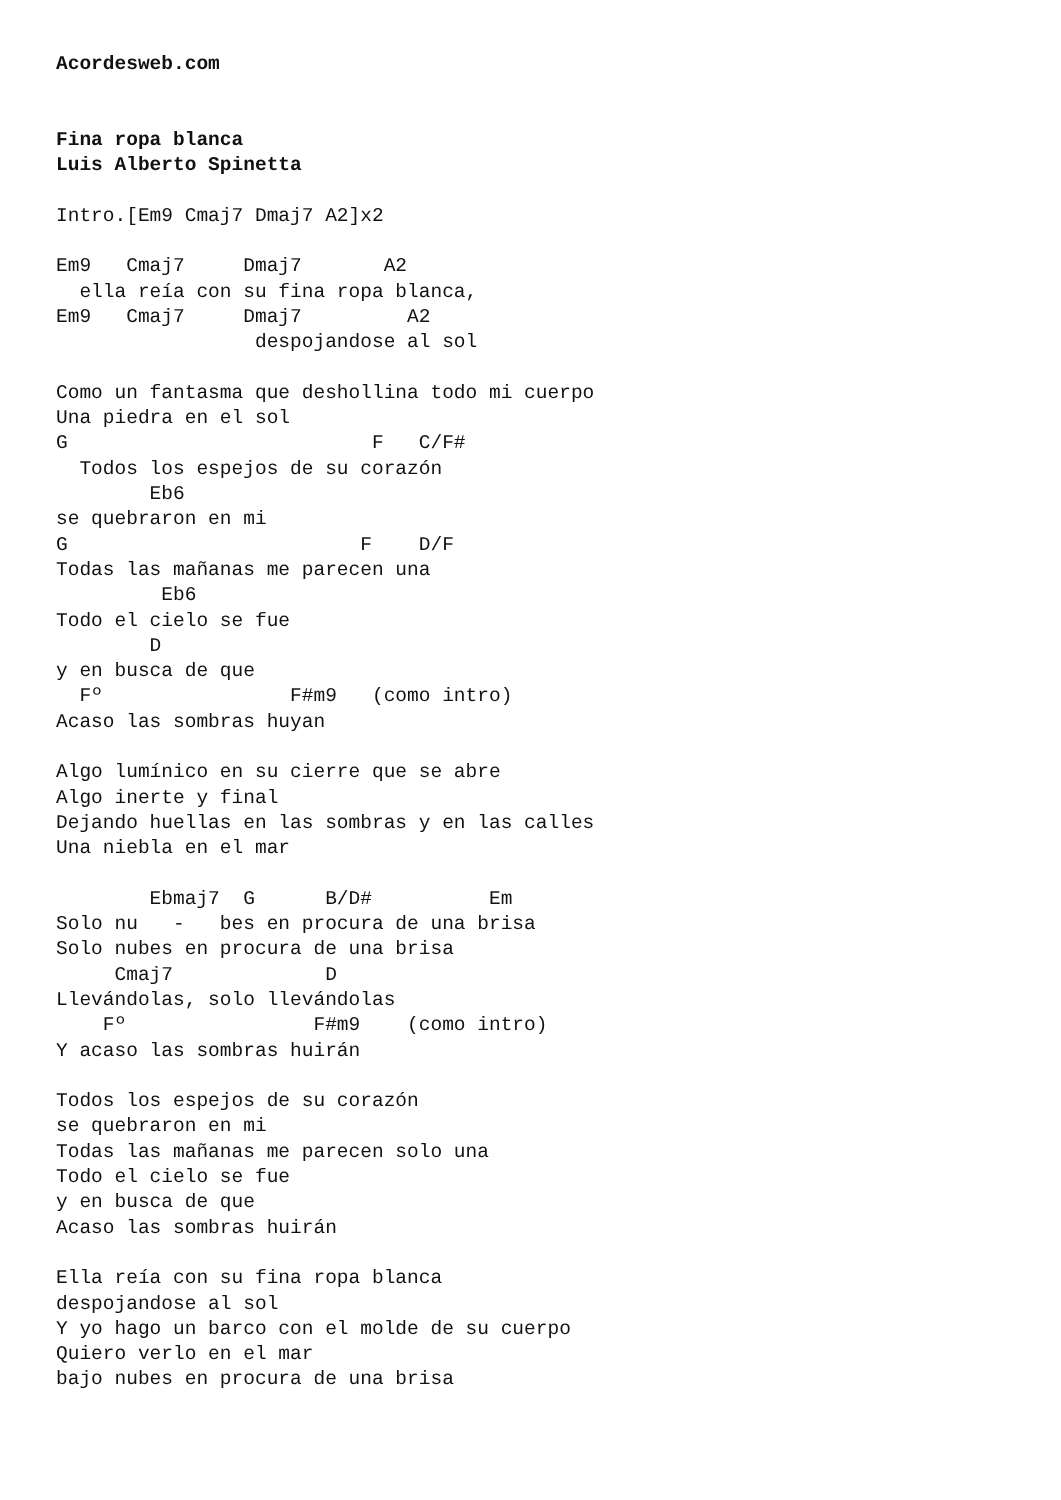Acordesweb.com


Fina ropa blanca
Luis Alberto Spinetta

Intro.[Em9 Cmaj7 Dmaj7 A2]x2

Em9   Cmaj7     Dmaj7       A2
  ella reía con su fina ropa blanca,
Em9   Cmaj7     Dmaj7         A2
                 despojandose al sol

Como un fantasma que deshollina todo mi cuerpo
Una piedra en el sol
G                          F   C/F#
  Todos los espejos de su corazón
        Eb6
se quebraron en mi
G                         F    D/F
Todas las mañanas me parecen una
         Eb6
Todo el cielo se fue
        D
y en busca de que
  Fº                F#m9   (como intro)
Acaso las sombras huyan

Algo lumínico en su cierre que se abre
Algo inerte y final
Dejando huellas en las sombras y en las calles
Una niebla en el mar

        Ebmaj7  G      B/D#          Em
Solo nu   -   bes en procura de una brisa
Solo nubes en procura de una brisa
     Cmaj7             D
Llevándolas, solo llevándolas
    Fº                F#m9    (como intro)
Y acaso las sombras huirán

Todos los espejos de su corazón
se quebraron en mi
Todas las mañanas me parecen solo una
Todo el cielo se fue
y en busca de que
Acaso las sombras huirán

Ella reía con su fina ropa blanca
despojandose al sol
Y yo hago un barco con el molde de su cuerpo
Quiero verlo en el mar
bajo nubes en procura de una brisa